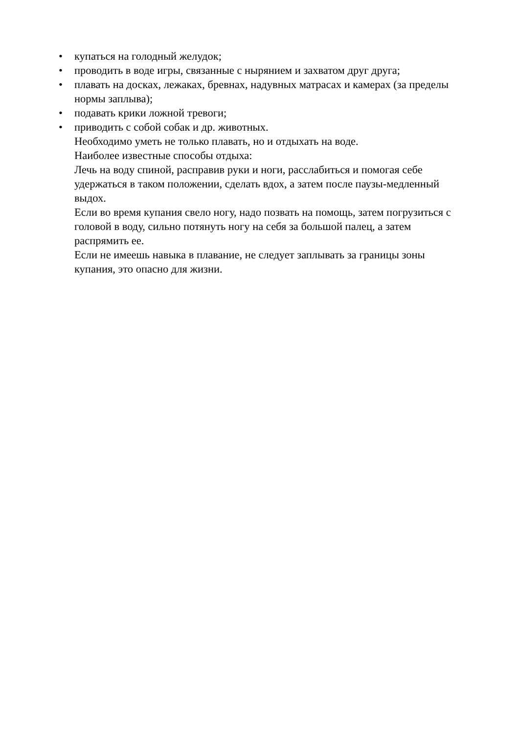• купаться на голодный желудок;
• проводить в воде игры, связанные с нырянием и захватом друг друга;
• плавать на досках, лежаках, бревнах, надувных матрасах и камерах (за пределы нормы заплыва);
• подавать крики ложной тревоги;
• приводить с собой собак и др. животных.
Необходимо уметь не только плавать, но и отдыхать на воде.
Наиболее известные способы отдыха:
Лечь на воду спиной, расправив руки и ноги, расслабиться и помогая себе удержаться в таком положении, сделать вдох, а затем после паузы-медленный выдох.
Если во время купания свело ногу, надо позвать на помощь, затем погрузиться с головой в воду, сильно потянуть ногу на себя за большой палец, а затем распрямить ее.
Если не имеешь навыка в плавание, не следует заплывать за границы зоны купания, это опасно для жизни.